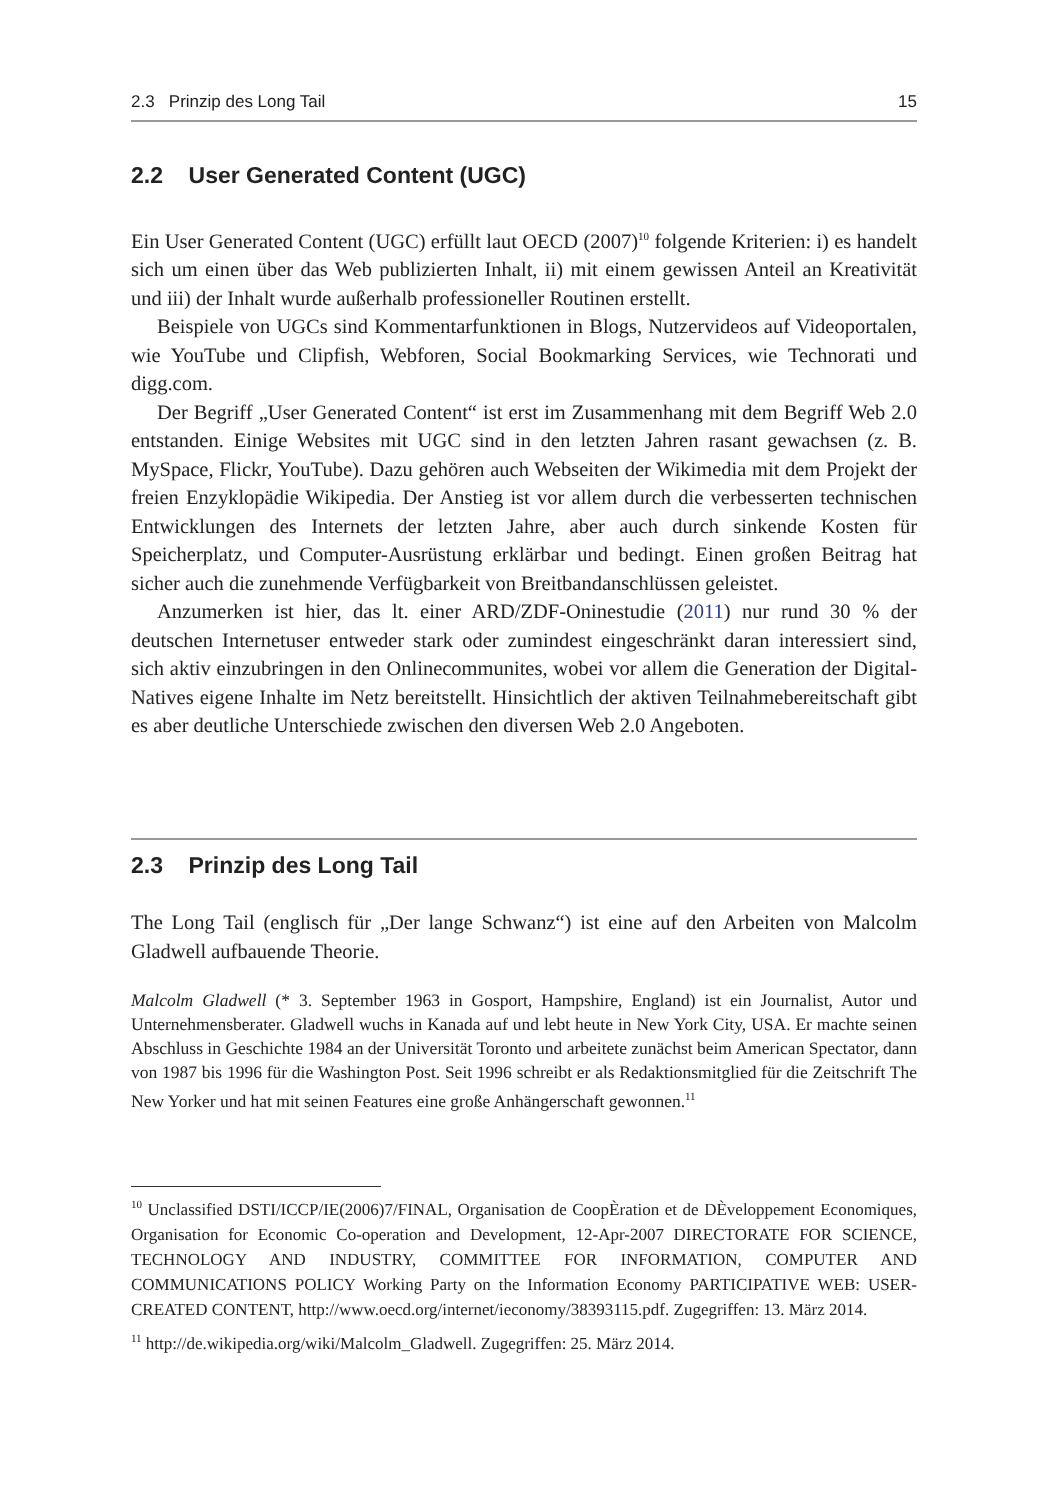2.3 Prinzip des Long Tail 15
2.2 User Generated Content (UGC)
Ein User Generated Content (UGC) erfüllt laut OECD (2007)<sup>10</sup> folgende Kriterien: i) es handelt sich um einen über das Web publizierten Inhalt, ii) mit einem gewissen Anteil an Kreativität und iii) der Inhalt wurde außerhalb professioneller Routinen erstellt.
Beispiele von UGCs sind Kommentarfunktionen in Blogs, Nutzervideos auf Videoportalen, wie YouTube und Clipfish, Webforen, Social Bookmarking Services, wie Technorati und digg.com.
Der Begriff „User Generated Content“ ist erst im Zusammenhang mit dem Begriff Web 2.0 entstanden. Einige Websites mit UGC sind in den letzten Jahren rasant gewachsen (z. B. MySpace, Flickr, YouTube). Dazu gehören auch Webseiten der Wikimedia mit dem Projekt der freien Enzyklopädie Wikipedia. Der Anstieg ist vor allem durch die verbesserten technischen Entwicklungen des Internets der letzten Jahre, aber auch durch sinkende Kosten für Speicherplatz, und Computer-Ausrüstung erklärbar und bedingt. Einen großen Beitrag hat sicher auch die zunehmende Verfügbarkeit von Breitbandanschlüssen geleistet.
Anzumerken ist hier, das lt. einer ARD/ZDF-Oninestudie (2011) nur rund 30 % der deutschen Internetuser entweder stark oder zumindest eingeschränkt daran interessiert sind, sich aktiv einzubringen in den Onlinecommunites, wobei vor allem die Generation der Digital-Natives eigene Inhalte im Netz bereitstellt. Hinsichtlich der aktiven Teilnahmebereitschaft gibt es aber deutliche Unterschiede zwischen den diversen Web 2.0 Angeboten.
2.3 Prinzip des Long Tail
The Long Tail (englisch für „Der lange Schwanz“) ist eine auf den Arbeiten von Malcolm Gladwell aufbauende Theorie.
Malcolm Gladwell (* 3. September 1963 in Gosport, Hampshire, England) ist ein Journalist, Autor und Unternehmensberater. Gladwell wuchs in Kanada auf und lebt heute in New York City, USA. Er machte seinen Abschluss in Geschichte 1984 an der Universität Toronto und arbeitete zunächst beim American Spectator, dann von 1987 bis 1996 für die Washington Post. Seit 1996 schreibt er als Redaktionsmitglied für die Zeitschrift The New Yorker und hat mit seinen Features eine große Anhängerschaft gewonnen.<sup>11</sup>
<sup>10</sup> Unclassified DSTI/ICCP/IE(2006)7/FINAL, Organisation de CoopÈration et de DÈveloppement Economiques, Organisation for Economic Co-operation and Development, 12-Apr-2007 DIRECTORATE FOR SCIENCE, TECHNOLOGY AND INDUSTRY, COMMITTEE FOR INFORMATION, COMPUTER AND COMMUNICATIONS POLICY Working Party on the Information Economy PARTICIPATIVE WEB: USER-CREATED CONTENT, http://www.oecd.org/internet/ieconomy/38393115.pdf. Zugegriffen: 13. März 2014.
<sup>11</sup> http://de.wikipedia.org/wiki/Malcolm_Gladwell. Zugegriffen: 25. März 2014.